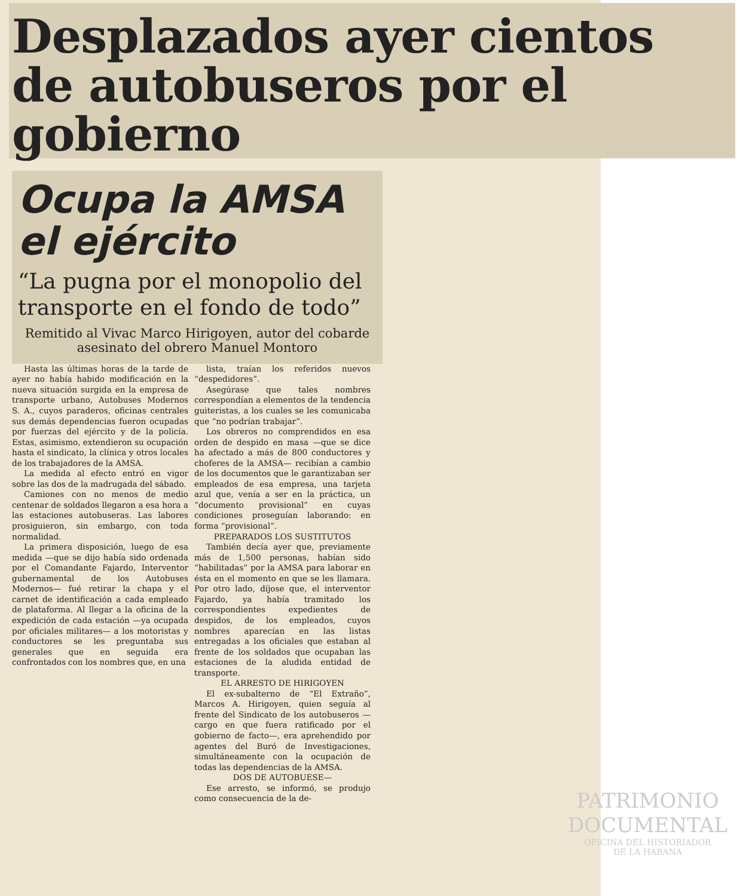Desplazados ayer cientos de autobuseros por el gobierno
Ocupa la AMSA el ejército
“La pugna por el monopolio del transporte en el fondo de todo”
Remitido al Vivac Marco Hirigoyen, autor del cobarde asesinato del obrero Manuel Montoro
Hasta las últimas horas de la tarde de ayer no había habido modificación en la nueva situación surgida en la empresa de transporte urbano, Autobuses Modernos S. A., cuyos paraderos, oficinas centrales sus demás dependencias fueron ocupadas por fuerzas del ejército y de la policía. Estas, asimismo, extendieron su ocupación hasta el sindicato, la clínica y otros locales de los trabajadores de la AMSA.
La medida al efecto entró en vigor sobre las dos de la madrugada del sábado.
Camiones con no menos de medio centenar de soldados llegaron a esa hora a las estaciones autobuseras. Las labores prosiguieron, sin embargo, con toda normalidad.
La primera disposición, luego de esa medida —que se dijo había sido ordenada por el Comandante Fajardo, Interventor gubernamental de los Autobuses Modernos— fué retirar la chapa y el carnet de identificación a cada empleado de plataforma. Al llegar a la oficina de la expedición de cada estación —ya ocupada por oficiales militares— a los motoristas y conductores se les preguntaba sus generales que en seguida era confrontados con los nombres que, en una
lista, traían los referidos nuevos “despedidores”.
Asegúrase que tales nombres correspondían a elementos de la tendencia guiteristas, a los cuales se les comunicaba que “no podrían trabajar”.
Los obreros no comprendidos en esa orden de despido en masa —que se dice ha afectado a más de 800 conductores y choferes de la AMSA— recibían a cambio de los documentos que le garantizaban ser empleados de esa empresa, una tarjeta azul que, venía a ser en la práctica, un “documento provisional” en cuyas condiciones proseguían laborando: en forma “provisional”.
PREPARADOS LOS SUSTITUTOS
También decía ayer que, previamente más de 1,500 personas, habían sido “habilitadas” por la AMSA para laborar en ésta en el momento en que se les llamara. Por otro lado, díjose que, el interventor Fajardo, ya había tramitado los correspondientes expedientes de despidos, de los empleados, cuyos nombres aparecían en las listas entregadas a los oficiales que estaban al frente de los soldados que ocupaban las estaciones de la aludida entidad de transporte.
EL ARRESTO DE HIRIGOYEN
El ex-subalterno de “El Extraño”, Marcos A. Hirigoyen, quien seguía al frente del Sindicato de los autobuseros —cargo en que fuera ratificado por el gobierno de facto—, era aprehendido por agentes del Buró de Investigaciones, simultáneamente con la ocupación de todas las dependencias de la AMSA.
DOS DE AUTOBUESE—
Ese arresto, se informó, se produjo como consecuencia de la de-
PATRIMONIO
DOCUMENTAL
OFICINA DEL HISTORIADOR
DE LA HABANA